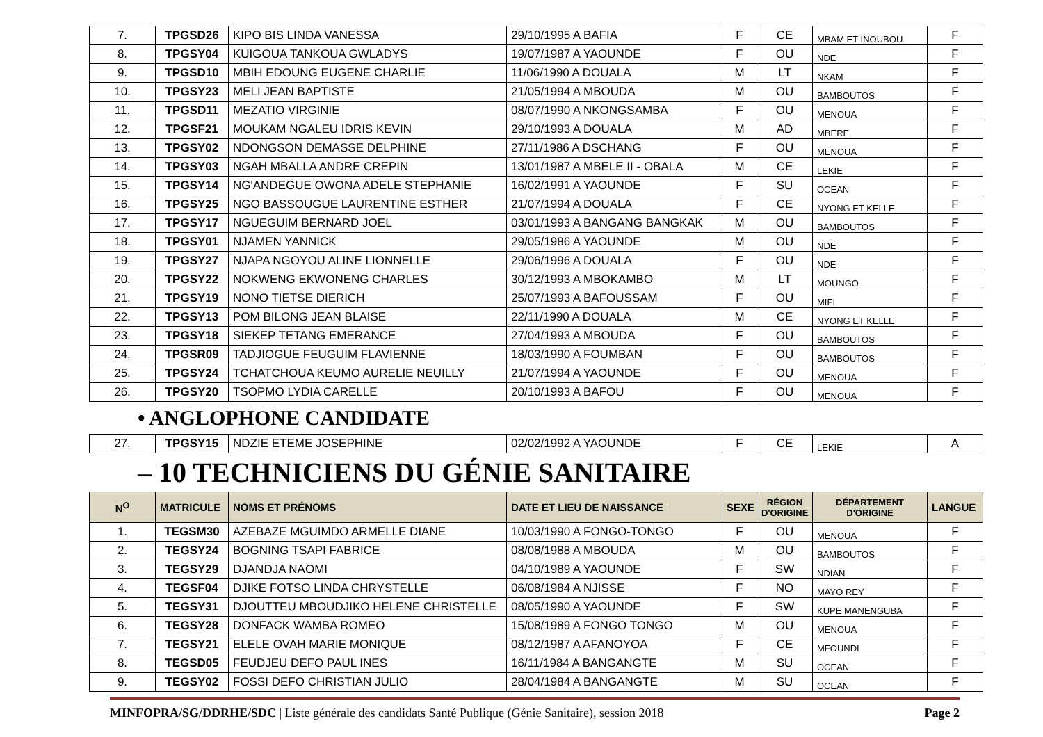| 7. | TPGSD26 | KIPO BIS LINDA VANESSA | 29/10/1995 A BAFIA | F | CE | MBAM ET INOUBOU | F |
| 8. | TPGSY04 | KUIGOUA TANKOUA GWLADYS | 19/07/1987 A YAOUNDE | F | OU | NDE | F |
| 9. | TPGSD10 | MBIH EDOUNG EUGENE CHARLIE | 11/06/1990 A DOUALA | M | LT | NKAM | F |
| 10. | TPGSY23 | MELI JEAN BAPTISTE | 21/05/1994 A MBOUDA | M | OU | BAMBOUTOS | F |
| 11. | TPGSD11 | MEZATIO VIRGINIE | 08/07/1990 A NKONGSAMBA | F | OU | MENOUA | F |
| 12. | TPGSF21 | MOUKAM NGALEU IDRIS KEVIN | 29/10/1993 A DOUALA | M | AD | MBERE | F |
| 13. | TPGSY02 | NDONGSON DEMASSE DELPHINE | 27/11/1986 A DSCHANG | F | OU | MENOUA | F |
| 14. | TPGSY03 | NGAH MBALLA ANDRE CREPIN | 13/01/1987 A MBELE II - OBALA | M | CE | LEKIE | F |
| 15. | TPGSY14 | NG'ANDEGUE OWONA ADELE STEPHANIE | 16/02/1991 A YAOUNDE | F | SU | OCEAN | F |
| 16. | TPGSY25 | NGO BASSOUGUE LAURENTINE ESTHER | 21/07/1994 A DOUALA | F | CE | NYONG ET KELLE | F |
| 17. | TPGSY17 | NGUEGUIM BERNARD JOEL | 03/01/1993 A BANGANG BANGKAK | M | OU | BAMBOUTOS | F |
| 18. | TPGSY01 | NJAMEN YANNICK | 29/05/1986 A YAOUNDE | M | OU | NDE | F |
| 19. | TPGSY27 | NJAPA NGOYOU ALINE LIONNELLE | 29/06/1996 A DOUALA | F | OU | NDE | F |
| 20. | TPGSY22 | NOKWENG EKWONENG CHARLES | 30/12/1993 A MBOKAMBO | M | LT | MOUNGO | F |
| 21. | TPGSY19 | NONO TIETSE DIERICH | 25/07/1993 A BAFOUSSAM | F | OU | MIFI | F |
| 22. | TPGSY13 | POM BILONG JEAN BLAISE | 22/11/1990 A DOUALA | M | CE | NYONG ET KELLE | F |
| 23. | TPGSY18 | SIEKEP TETANG EMERANCE | 27/04/1993 A MBOUDA | F | OU | BAMBOUTOS | F |
| 24. | TPGSR09 | TADJIOGUE FEUGUIM FLAVIENNE | 18/03/1990 A FOUMBAN | F | OU | BAMBOUTOS | F |
| 25. | TPGSY24 | TCHATCHOUA KEUMO AURELIE NEUILLY | 21/07/1994 A YAOUNDE | F | OU | MENOUA | F |
| 26. | TPGSY20 | TSOPMO LYDIA CARELLE | 20/10/1993 A BAFOU | F | OU | MENOUA | F |
• ANGLOPHONE CANDIDATE
| 27. | TPGSY15 | NDZIE ETEME JOSEPHINE | 02/02/1992 A YAOUNDE | F | CE | LEKIE | A |
– 10 TECHNICIENS DU GÉNIE SANITAIRE
| N<sup>O</sup> | MATRICULE | NOMS ET PRÉNOMS | DATE ET LIEU DE NAISSANCE | SEXE | RÉGION D'ORIGINE | DÉPARTEMENT D'ORIGINE | LANGUE |
| --- | --- | --- | --- | --- | --- | --- | --- |
| 1. | TEGSM30 | AZEBAZE MGUIMDO ARMELLE DIANE | 10/03/1990 A FONGO-TONGO | F | OU | MENOUA | F |
| 2. | TEGSY24 | BOGNING TSAPI FABRICE | 08/08/1988 A MBOUDA | M | OU | BAMBOUTOS | F |
| 3. | TEGSY29 | DJANDJA NAOMI | 04/10/1989 A YAOUNDE | F | SW | NDIAN | F |
| 4. | TEGSF04 | DJIKE FOTSO LINDA CHRYSTELLE | 06/08/1984 A NJISSE | F | NO | MAYO REY | F |
| 5. | TEGSY31 | DJOUTTEU MBOUDJIKO HELENE CHRISTELLE | 08/05/1990 A YAOUNDE | F | SW | KUPE MANENGUBA | F |
| 6. | TEGSY28 | DONFACK WAMBA ROMEO | 15/08/1989 A FONGO TONGO | M | OU | MENOUA | F |
| 7. | TEGSY21 | ELELE OVAH MARIE MONIQUE | 08/12/1987 A AFANOYOA | F | CE | MFOUNDI | F |
| 8. | TEGSD05 | FEUDJEU DEFO PAUL INES | 16/11/1984 A BANGANGTE | M | SU | OCEAN | F |
| 9. | TEGSY02 | FOSSI DEFO CHRISTIAN JULIO | 28/04/1984 A BANGANGTE | M | SU | OCEAN | F |
MINFOPRA/SG/DDRHE/SDC | Liste générale des candidats Santé Publique (Génie Sanitaire), session 2018 Page 2